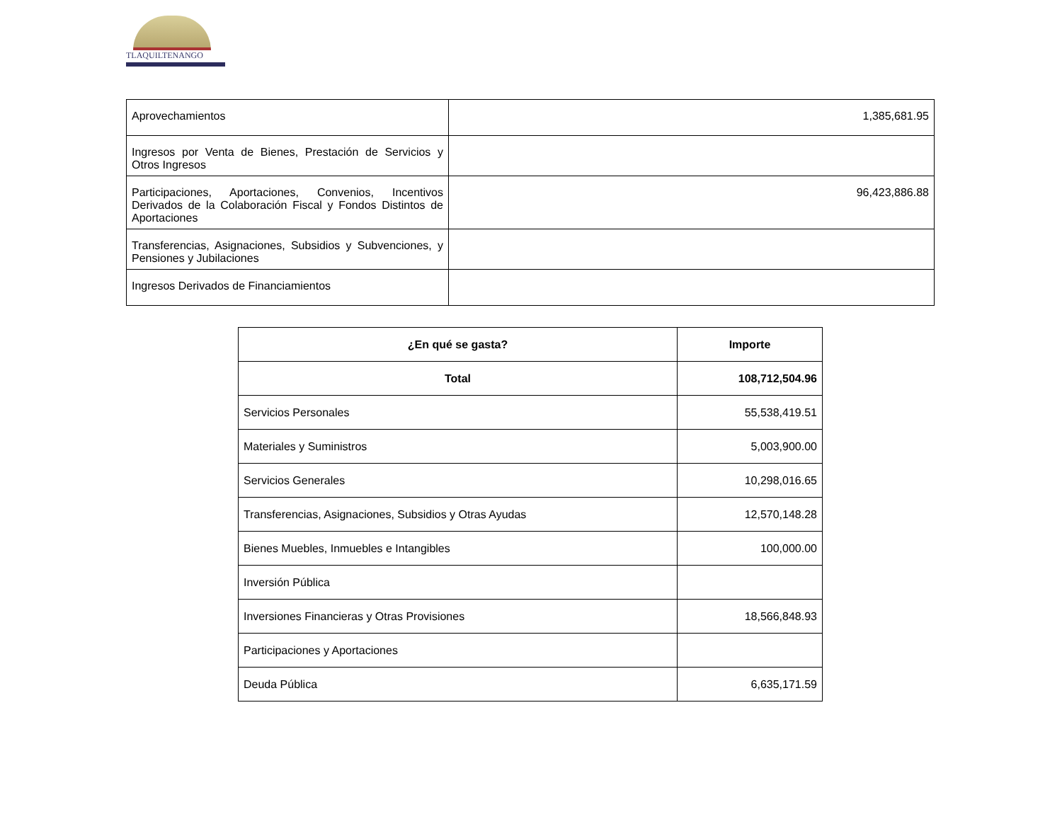TLAQUILTENANGO
| Aprovechamientos | 1,385,681.95 |
| Ingresos por Venta de Bienes, Prestación de Servicios y Otros Ingresos | |
| Participaciones, Aportaciones, Convenios, Incentivos Derivados de la Colaboración Fiscal y Fondos Distintos de Aportaciones | 96,423,886.88 |
| Transferencias, Asignaciones, Subsidios y Subvenciones, y Pensiones y Jubilaciones | |
| Ingresos Derivados de Financiamientos | |
| ¿En qué se gasta? | Importe |
| --- | --- |
| Total | 108,712,504.96 |
| Servicios Personales | 55,538,419.51 |
| Materiales y Suministros | 5,003,900.00 |
| Servicios Generales | 10,298,016.65 |
| Transferencias, Asignaciones, Subsidios y Otras Ayudas | 12,570,148.28 |
| Bienes Muebles, Inmuebles e Intangibles | 100,000.00 |
| Inversión Pública | |
| Inversiones Financieras y Otras Provisiones | 18,566,848.93 |
| Participaciones y Aportaciones | |
| Deuda Pública | 6,635,171.59 |